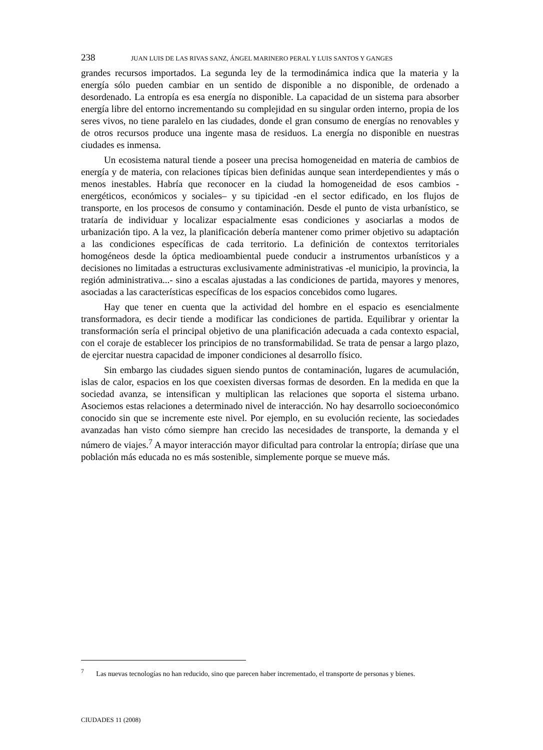238 JUAN LUIS DE LAS RIVAS SANZ, ÁNGEL MARINERO PERAL Y LUIS SANTOS Y GANGES
grandes recursos importados. La segunda ley de la termodinámica indica que la materia y la energía sólo pueden cambiar en un sentido de disponible a no disponible, de ordenado a desordenado. La entropía es esa energía no disponible. La capacidad de un sistema para absorber energía libre del entorno incrementando su complejidad en su singular orden interno, propia de los seres vivos, no tiene paralelo en las ciudades, donde el gran consumo de energías no renovables y de otros recursos produce una ingente masa de residuos. La energía no disponible en nuestras ciudades es inmensa.
Un ecosistema natural tiende a poseer una precisa homogeneidad en materia de cambios de energía y de materia, con relaciones típicas bien definidas aunque sean interdependientes y más o menos inestables. Habría que reconocer en la ciudad la homogeneidad de esos cambios -energéticos, económicos y sociales– y su tipicidad -en el sector edificado, en los flujos de transporte, en los procesos de consumo y contaminación. Desde el punto de vista urbanístico, se trataría de individuar y localizar espacialmente esas condiciones y asociarlas a modos de urbanización tipo. A la vez, la planificación debería mantener como primer objetivo su adaptación a las condiciones específicas de cada territorio. La definición de contextos territoriales homogéneos desde la óptica medioambiental puede conducir a instrumentos urbanísticos y a decisiones no limitadas a estructuras exclusivamente administrativas -el municipio, la provincia, la región administrativa...- sino a escalas ajustadas a las condiciones de partida, mayores y menores, asociadas a las características específicas de los espacios concebidos como lugares.
Hay que tener en cuenta que la actividad del hombre en el espacio es esencialmente transformadora, es decir tiende a modificar las condiciones de partida. Equilibrar y orientar la transformación sería el principal objetivo de una planificación adecuada a cada contexto espacial, con el coraje de establecer los principios de no transformabilidad. Se trata de pensar a largo plazo, de ejercitar nuestra capacidad de imponer condiciones al desarrollo físico.
Sin embargo las ciudades siguen siendo puntos de contaminación, lugares de acumulación, islas de calor, espacios en los que coexisten diversas formas de desorden. En la medida en que la sociedad avanza, se intensifican y multiplican las relaciones que soporta el sistema urbano. Asociemos estas relaciones a determinado nivel de interacción. No hay desarrollo socioeconómico conocido sin que se incremente este nivel. Por ejemplo, en su evolución reciente, las sociedades avanzadas han visto cómo siempre han crecido las necesidades de transporte, la demanda y el número de viajes.<sup>7</sup> A mayor interacción mayor dificultad para controlar la entropía; diríase que una población más educada no es más sostenible, simplemente porque se mueve más.
<sup>7</sup> Las nuevas tecnologías no han reducido, sino que parecen haber incrementado, el transporte de personas y bienes.
CIUDADES 11 (2008)